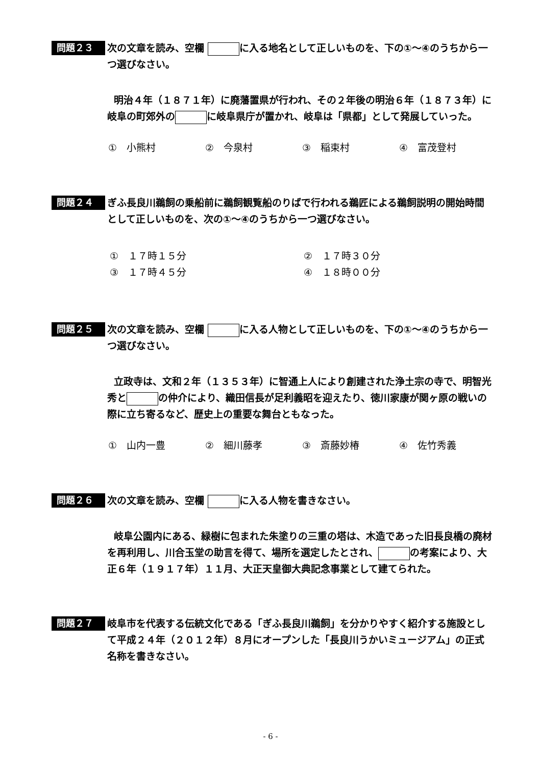問題２３
次の文章を読み、空欄 に入る地名として正しいものを、下の①～④のうちから一つ選びなさい。
明治４年（１８７１年）に廃藩置県が行われ、その２年後の明治６年（１８７３年）に岐阜の町郊外の に岐阜県庁が置かれ、岐阜は「県都」として発展していった。
①　小熊村 ②　今泉村 ③　稲束村 ④　富茂登村
問題２４
ぎふ長良川鵜飼の乗船前に鵜飼観覧船のりばで行われる鵜匠による鵜飼説明の開始時間として正しいものを、次の①～④のうちから一つ選びなさい。
①　１７時１５分 ②　１７時３０分 ③　１７時４５分 ④　１８時００分
問題２５
次の文章を読み、空欄 に入る人物として正しいものを、下の①～④のうちから一つ選びなさい。
立政寺は、文和２年（１３５３年）に智通上人により創建された浄土宗の寺で、明智光秀と の仲介により、織田信長が足利義昭を迎えたり、徳川家康が関ヶ原の戦いの際に立ち寄るなど、歴史上の重要な舞台ともなった。
①　山内一豊 ②　細川藤孝 ③　斎藤妙椿 ④　佐竹秀義
問題２６
次の文章を読み、空欄 に入る人物を書きなさい。
岐阜公園内にある、緑樹に包まれた朱塗りの三重の塔は、木造であった旧長良橋の廃材を再利用し、川合玉堂の助言を得て、場所を選定したとされ、 の考案により、大正６年（１９１７年）１１月、大正天皇御大典記念事業として建てられた。
問題２７
岐阜市を代表する伝統文化である「ぎふ長良川鵜飼」を分かりやすく紹介する施設として平成２４年（２０１２年）８月にオープンした「長良川うかいミュージアム」の正式名称を書きなさい。
- 6 -